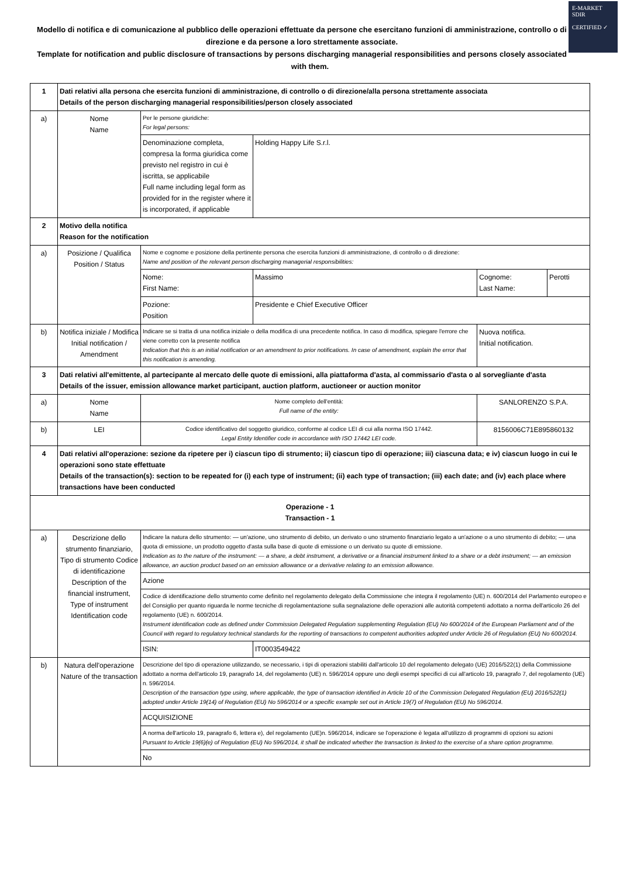E-MARKET
SDIR
CERTIFIED ✓
Modello di notifica e di comunicazione al pubblico delle operazioni effettuate da persone che esercitano funzioni di amministrazione, controllo o di direzione e da persone a loro strettamente associate.
Template for notification and public disclosure of transactions by persons discharging managerial responsibilities and persons closely associated with them.
| 1 | Dati relativi alla persona che esercita funzioni di amministrazione, di controllo o di direzione/alla persona strettamente associata Details of the person discharging managerial responsibilities/person closely associated | | | | |
| a) | Nome Name | Per le persone giuridiche: For legal persons: | | | |
| | | Denominazione completa, compresa la forma giuridica come previsto nel registro in cui è iscritta, se applicabile Full name including legal form as provided for in the register where it is incorporated, if applicable | Holding Happy Life S.r.l. | | |
| 2 | Motivo della notifica Reason for the notification | | | | |
| a) | Posizione / Qualifica Position / Status | Nome e cognome e posizione della pertinente persona che esercita funzioni di amministrazione, di controllo o di direzione: Name and position of the relevant person discharging managerial responsibilities: | | | |
| | | Nome: First Name: | Massimo | Cognome: Last Name: | Perotti |
| | | Pozione: Position | Presidente e Chief Executive Officer | | |
| b) | Notifica iniziale / Modifica Initial notification / Amendment | Indicare se si tratta di una notifica iniziale o della modifica di una precedente notifica. In caso di modifica, spiegare l'errore che viene corretto con la presente notifica Indication that this is an initial notification or an amendment to prior notifications. In case of amendment, explain the error that this notification is amending. | | Nuova notifica. Initial notification. | |
| 3 | Dati relativi all'emittente, al partecipante al mercato delle quote di emissioni, alla piattaforma d'asta, al commissario d'asta o al sorvegliante d'asta Details of the issuer, emission allowance market participant, auction platform, auctioneer or auction monitor | | | | |
| a) | Nome Name | Nome completo dell'entità: Full name of the entity: | | SANLORENZO S.P.A. | |
| b) | LEI | Codice identificativo del soggetto giuridico, conforme al codice LEI di cui alla norma ISO 17442. Legal Entity Identifier code in accordance with ISO 17442 LEI code. | | 8156006C71E895860132 | |
| 4 | Dati relativi all'operazione: sezione da ripetere per i) ciascun tipo di strumento; ii) ciascun tipo di operazione; iii) ciascuna data; e iv) ciascun luogo in cui le operazioni sono state effettuate Details of the transaction(s): section to be repeated for (i) each type of instrument; (ii) each type of transaction; (iii) each date; and (iv) each place where transactions have been conducted | | | | |
| Operazione - 1 Transaction - 1 | | | | | |
| a) | Descrizione dello strumento finanziario, Tipo di strumento Codice di identificazione Description of the financial instrument, Type of instrument Identification code | Indicare la natura dello strumento: — un'azione, uno strumento di debito, un derivato o uno strumento finanziario legato a un'azione o a uno strumento di debito; — una quota di emissione, un prodotto oggetto d'asta sulla base di quote di emissione o un derivato su quote di emissione. Indication as to the nature of the instrument: — a share, a debt instrument, a derivative or a financial instrument linked to a share or a debt instrument; — an emission allowance, an auction product based on an emission allowance or a derivative relating to an emission allowance. | | | |
| | | Azione | | | |
| | | Codice di identificazione dello strumento come definito nel regolamento delegato della Commissione che integra il regolamento (UE) n. 600/2014 del Parlamento europeo e del Consiglio per quanto riguarda le norme tecniche di regolamentazione sulla segnalazione delle operazioni alle autorità competenti adottato a norma dell'articolo 26 del regolamento (UE) n. 600/2014. Instrument identification code as defined under Commission Delegated Regulation supplementing Regulation (EU) No 600/2014 of the European Parliament and of the Council with regard to regulatory technical standards for the reporting of transactions to competent authorities adopted under Article 26 of Regulation (EU) No 600/2014. | | | |
| | | ISIN: | IT0003549422 | | |
| b) | Natura dell'operazione Nature of the transaction | Descrizione del tipo di operazione utilizzando, se necessario, i tipi di operazioni stabiliti dall'articolo 10 del regolamento delegato (UE) 2016/522(1) della Commissione adottato a norma dell'articolo 19, paragrafo 14, del regolamento (UE) n. 596/2014 oppure uno degli esempi specifici di cui all'articolo 19, paragrafo 7, del regolamento (UE) n. 596/2014. Description of the transaction type using, where applicable, the type of transaction identified in Article 10 of the Commission Delegated Regulation (EU) 2016/522(1) adopted under Article 19(14) of Regulation (EU) No 596/2014 or a specific example set out in Article 19(7) of Regulation (EU) No 596/2014. | | | |
| | | ACQUISIZIONE | | | |
| | | A norma dell'articolo 19, paragrafo 6, lettera e), del regolamento (UE)n. 596/2014, indicare se l'operazione è legata all'utilizzo di programmi di opzioni su azioni Pursuant to Article 19(6)(e) of Regulation (EU) No 596/2014, it shall be indicated whether the transaction is linked to the exercise of a share option programme. | | | |
| | | No | | | |